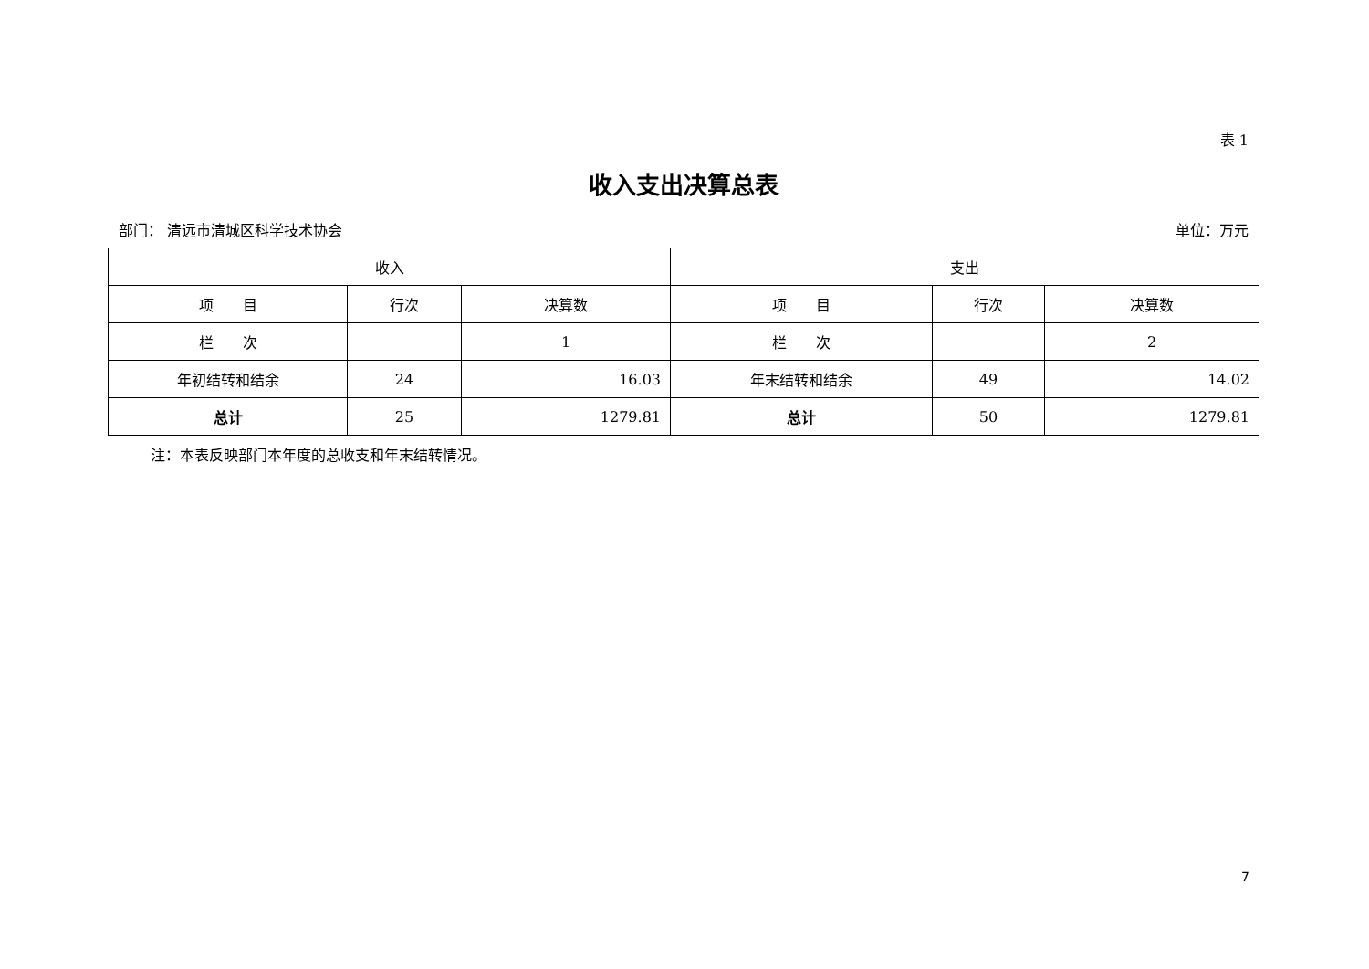表 1
收入支出决算总表
部门： 清远市清城区科学技术协会 单位：万元
| 收入 | | | 支出 | | |
| --- | --- | --- | --- | --- | --- |
| 项 目 | 行次 | 决算数 | 项 目 | 行次 | 决算数 |
| 栏 次 | | 1 | 栏 次 | | 2 |
| 年初结转和结余 | 24 | 16.03 | 年末结转和结余 | 49 | 14.02 |
| 总计 | 25 | 1279.81 | 总计 | 50 | 1279.81 |
注：本表反映部门本年度的总收支和年末结转情况。
7